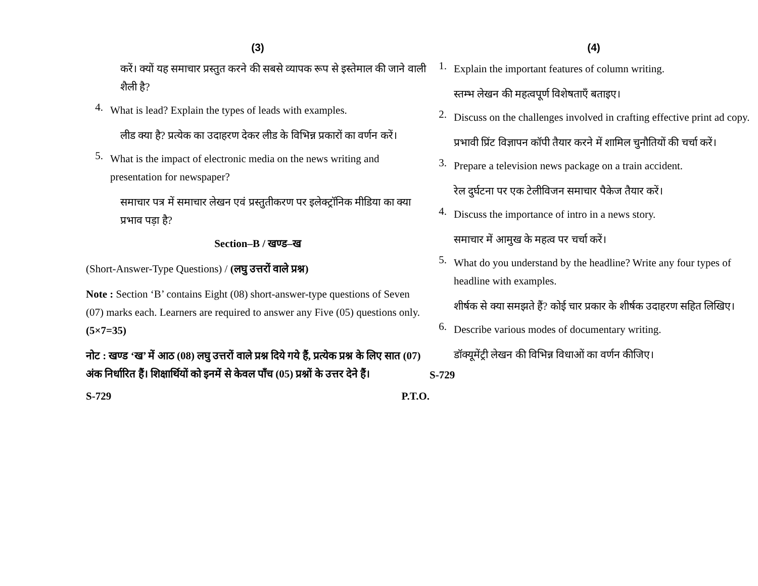(3)
करें। क्यों यह समाचार प्रस्तुत करने की सबसे व्यापक रूप से इस्तेमाल की जाने वाली शैली है?
4.
What is lead? Explain the types of leads with examples.
लीड क्या है? प्रत्येक का उदाहरण देकर लीड के विभिन्न प्रकारों का वर्णन करें।
5.
What is the impact of electronic media on the news writing and presentation for newspaper?
समाचार पत्र में समाचार लेखन एवं प्रस्तुतीकरण पर इलेक्ट्रॉनिक मीडिया का क्या प्रभाव पड़ा है?
Section–B / खण्ड–ख
(Short-Answer-Type Questions) / (लघु उत्तरों वाले प्रश्न)
Note : Section ‘B’ contains Eight (08) short-answer-type questions of Seven (07) marks each. Learners are required to answer any Five (05) questions only. (5×7=35)
नोट : खण्ड ‘ख’ में आठ (08) लघु उत्तरों वाले प्रश्न दिये गये हैं, प्रत्येक प्रश्न के लिए सात (07) अंक निर्धारित हैं। शिक्षार्थियों को इनमें से केवल पाँच (05) प्रश्नों के उत्तर देने हैं।
S-729 P.T.O.
(4)
1.
Explain the important features of column writing.
स्तम्भ लेखन की महत्वपूर्ण विशेषताएँ बताइए।
2.
Discuss on the challenges involved in crafting effective print ad copy.
प्रभावी प्रिंट विज्ञापन कॉपी तैयार करने में शामिल चुनौतियों की चर्चा करें।
3.
Prepare a television news package on a train accident.
रेल दुर्घटना पर एक टेलीविजन समाचार पैकेज तैयार करें।
4.
Discuss the importance of intro in a news story.
समाचार में आमुख के महत्व पर चर्चा करें।
5.
What do you understand by the headline? Write any four types of headline with examples.
शीर्षक से क्या समझते हैं? कोई चार प्रकार के शीर्षक उदाहरण सहित लिखिए।
6.
Describe various modes of documentary writing.
डॉक्यूमेंट्री लेखन की विभिन्न विधाओं का वर्णन कीजिए।
S-729